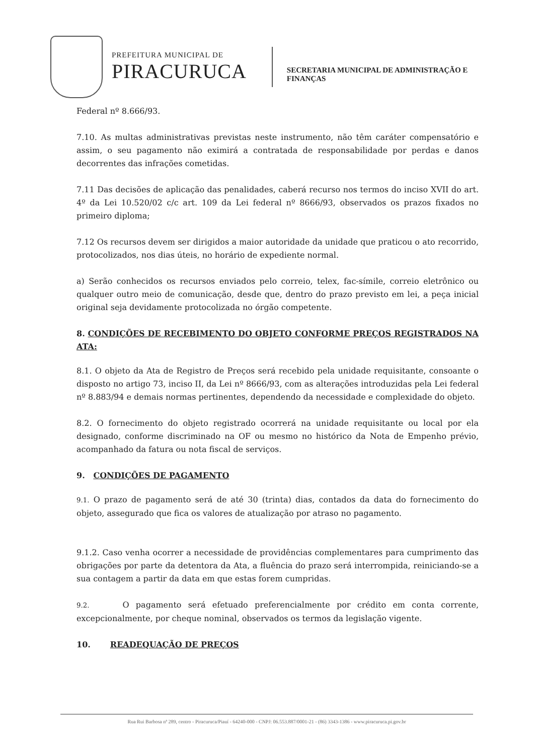PREFEITURA MUNICIPAL DE
PIRACURUCA
SECRETARIA MUNICIPAL DE ADMINISTRAÇÃO E
FINANÇAS
Federal nº 8.666/93.
7.10. As multas administrativas previstas neste instrumento, não têm caráter compensatório e assim, o seu pagamento não eximirá a contratada de responsabilidade por perdas e danos decorrentes das infrações cometidas.
7.11 Das decisões de aplicação das penalidades, caberá recurso nos termos do inciso XVII do art. 4º da Lei 10.520/02 c/c art. 109 da Lei federal nº 8666/93, observados os prazos fixados no primeiro diploma;
7.12 Os recursos devem ser dirigidos a maior autoridade da unidade que praticou o ato recorrido, protocolizados, nos dias úteis, no horário de expediente normal.
a) Serão conhecidos os recursos enviados pelo correio, telex, fac-símile, correio eletrônico ou qualquer outro meio de comunicação, desde que, dentro do prazo previsto em lei, a peça inicial original seja devidamente protocolizada no órgão competente.
8. CONDIÇÕES DE RECEBIMENTO DO OBJETO CONFORME PREÇOS REGISTRADOS NA ATA:
8.1. O objeto da Ata de Registro de Preços será recebido pela unidade requisitante, consoante o disposto no artigo 73, inciso II, da Lei nº 8666/93, com as alterações introduzidas pela Lei federal nº 8.883/94 e demais normas pertinentes, dependendo da necessidade e complexidade do objeto.
8.2. O fornecimento do objeto registrado ocorrerá na unidade requisitante ou local por ela designado, conforme discriminado na OF ou mesmo no histórico da Nota de Empenho prévio, acompanhado da fatura ou nota fiscal de serviços.
9. CONDIÇÕES DE PAGAMENTO
9.1. O prazo de pagamento será de até 30 (trinta) dias, contados da data do fornecimento do objeto, assegurado que fica os valores de atualização por atraso no pagamento.
9.1.2. Caso venha ocorrer a necessidade de providências complementares para cumprimento das obrigações por parte da detentora da Ata, a fluência do prazo será interrompida, reiniciando-se a sua contagem a partir da data em que estas forem cumpridas.
9.2. O pagamento será efetuado preferencialmente por crédito em conta corrente, excepcionalmente, por cheque nominal, observados os termos da legislação vigente.
10. READEQUAÇÃO DE PREÇOS
Rua Rui Barbosa nª 289, centro - Piracuruca/Piauí - 64240-000 - CNPJ: 06.553.887/0001-21 - (86) 3343-1386 - www.piracuruca.pi.gov.br